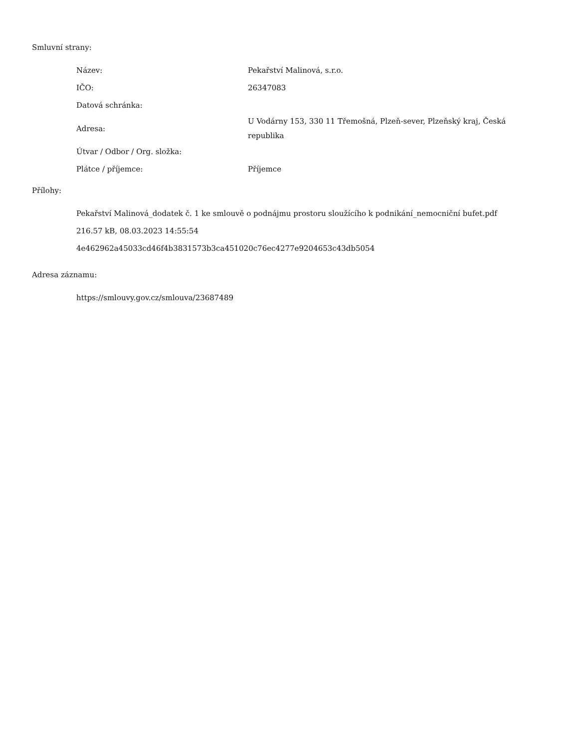Smluvní strany:
| Název: | Pekařství Malinová, s.r.o. |
| IČO: | 26347083 |
| Datová schránka: | |
| Adresa: | U Vodárny 153, 330 11 Třemošná, Plzeň-sever, Plzeňský kraj, Česká republika |
| Útvar / Odbor / Org. složka: | |
| Plátce / příjemce: | Příjemce |
Přílohy:
Pekařství Malinová_dodatek č. 1 ke smlouvě o podnájmu prostoru sloužícího k podnikání_nemocniční bufet.pdf
216.57 kB, 08.03.2023 14:55:54
4e462962a45033cd46f4b3831573b3ca451020c76ec4277e9204653c43db5054
Adresa záznamu:
https://smlouvy.gov.cz/smlouva/23687489